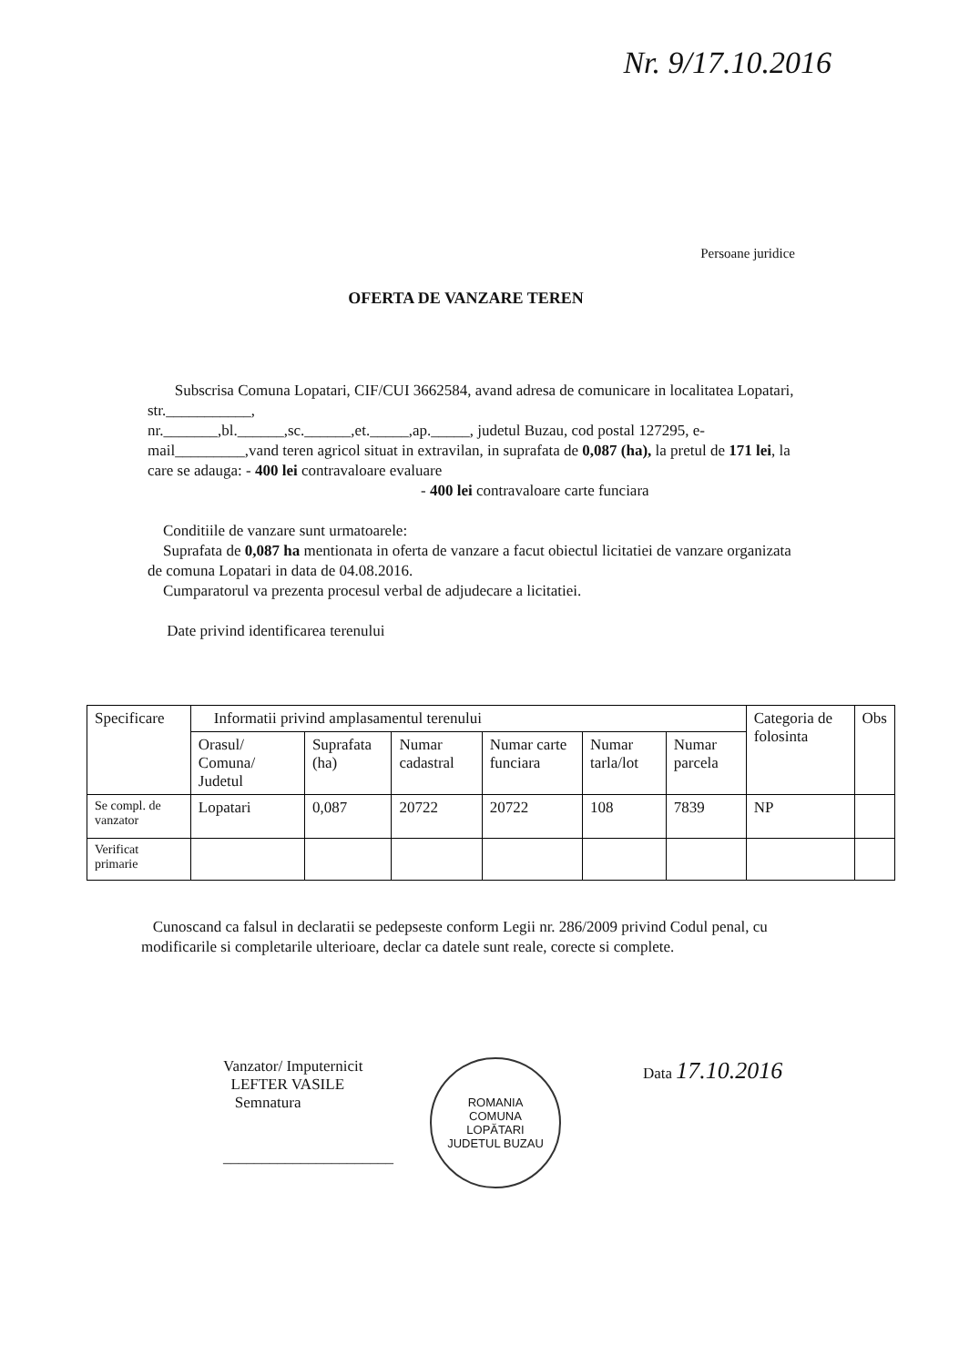Nr. 9/17.10.2016
Persoane juridice
OFERTA DE VANZARE TEREN
Subscrisa Comuna Lopatari, CIF/CUI 3662584, avand adresa de comunicare in localitatea Lopatari, str.___________,
nr._______,bl.______,sc.______,et._____,ap._____, judetul Buzau, cod postal 127295, e-mail_________,vand teren agricol situat in extravilan, in suprafata de 0,087 (ha), la pretul de 171 lei, la care se adauga: - 400 lei contravaloare evaluare
- 400 lei contravaloare carte funciara
Conditiile de vanzare sunt urmatoarele:
Suprafata de 0,087 ha mentionata in oferta de vanzare a facut obiectul licitatiei de vanzare organizata de comuna Lopatari in data de 04.08.2016.
Cumparatorul va prezenta procesul verbal de adjudecare a licitatiei.
Date privind identificarea terenului
| Specificare | Informatii privind amplasamentul terenului | | | | | | Categoria de folosinta | Obs |
| --- | --- | --- | --- | --- | --- | --- | --- | --- |
| | Orasul/ Comuna/ Judetul | Suprafata (ha) | Numar cadastral | Numar carte funciara | Numar tarla/lot | Numar parcela | | |
| Se compl. de vanzator | Lopatari | 0,087 | 20722 | 20722 | 108 | 7839 | NP | |
| Verificat primarie | | | | | | | | |
Cunoscand ca falsul in declaratii se pedepseste conform Legii nr. 286/2009 privind Codul penal, cu modificarile si completarile ulterioare, declar ca datele sunt reale, corecte si complete.
Vanzator/ Imputernicit
LEFTER VASILE
Semnatura
______________________
ROMANIA
COMUNA
LOPĂTARI
JUDETUL BUZAU
Data 17.10.2016